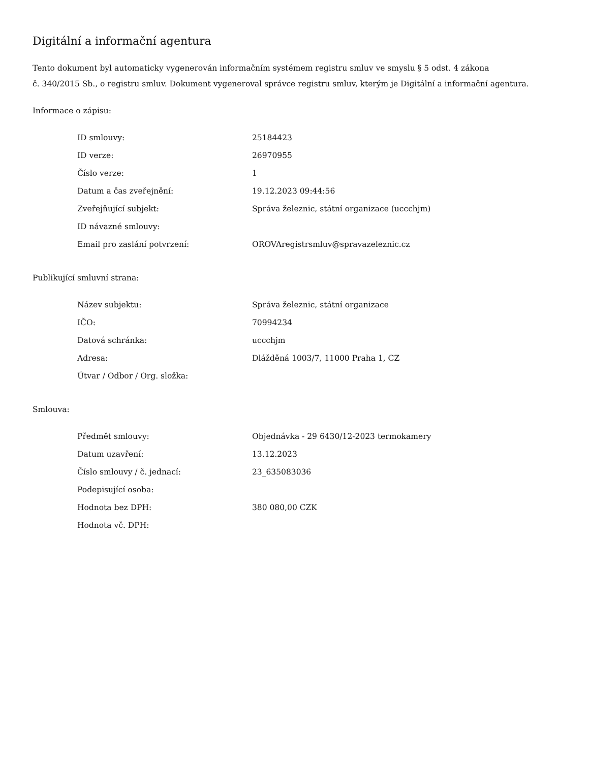Digitální a informační agentura
Tento dokument byl automaticky vygenerován informačním systémem registru smluv ve smyslu § 5 odst. 4 zákona
č. 340/2015 Sb., o registru smluv. Dokument vygeneroval správce registru smluv, kterým je Digitální a informační agentura.
Informace o zápisu:
| ID smlouvy: | 25184423 |
| ID verze: | 26970955 |
| Číslo verze: | 1 |
| Datum a čas zveřejnění: | 19.12.2023 09:44:56 |
| Zveřejňující subjekt: | Správa železnic, státní organizace (uccchjm) |
| ID návazné smlouvy: | |
| Email pro zaslání potvrzení: | OROVAregistrsmluv@spravazeleznic.cz |
Publikující smluvní strana:
| Název subjektu: | Správa železnic, státní organizace |
| IČO: | 70994234 |
| Datová schránka: | uccchjm |
| Adresa: | Dlážděná 1003/7, 11000 Praha 1, CZ |
| Útvar / Odbor / Org. složka: | |
Smlouva:
| Předmět smlouvy: | Objednávka - 29 6430/12-2023 termokamery |
| Datum uzavření: | 13.12.2023 |
| Číslo smlouvy / č. jednací: | 23_635083036 |
| Podepisující osoba: | |
| Hodnota bez DPH: | 380 080,00 CZK |
| Hodnota vč. DPH: | |